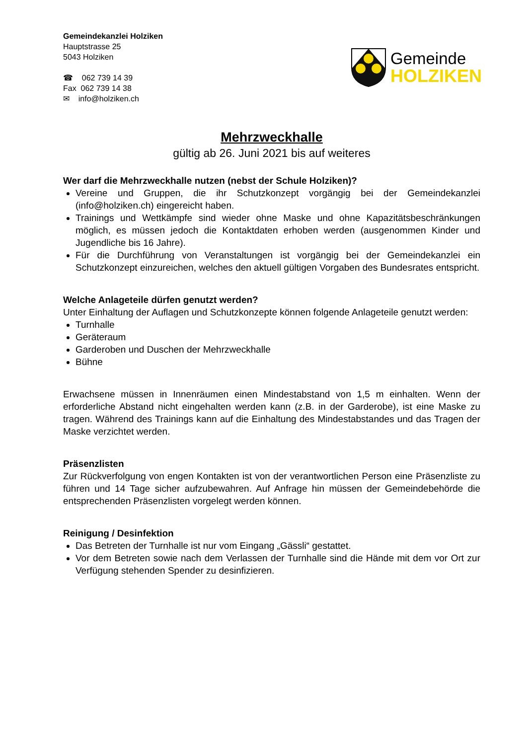Gemeindekanzlei Holziken
Hauptstrasse 25
5043 Holziken
☎ 062 739 14 39
Fax 062 739 14 38
✉ info@holziken.ch
Gemeinde
HOLZIKEN
Mehrzweckhalle
gültig ab 26. Juni 2021 bis auf weiteres
Wer darf die Mehrzweckhalle nutzen (nebst der Schule Holziken)?
Vereine und Gruppen, die ihr Schutzkonzept vorgängig bei der Gemeindekanzlei (info@holziken.ch) eingereicht haben.
Trainings und Wettkämpfe sind wieder ohne Maske und ohne Kapazitätsbeschränkungen möglich, es müssen jedoch die Kontaktdaten erhoben werden (ausgenommen Kinder und Jugendliche bis 16 Jahre).
Für die Durchführung von Veranstaltungen ist vorgängig bei der Gemeindekanzlei ein Schutzkonzept einzureichen, welches den aktuell gültigen Vorgaben des Bundesrates entspricht.
Welche Anlageteile dürfen genutzt werden?
Unter Einhaltung der Auflagen und Schutzkonzepte können folgende Anlageteile genutzt werden:
Turnhalle
Geräteraum
Garderoben und Duschen der Mehrzweckhalle
Bühne
Erwachsene müssen in Innenräumen einen Mindestabstand von 1,5 m einhalten. Wenn der erforderliche Abstand nicht eingehalten werden kann (z.B. in der Garderobe), ist eine Maske zu tragen. Während des Trainings kann auf die Einhaltung des Mindestabstandes und das Tragen der Maske verzichtet werden.
Präsenzlisten
Zur Rückverfolgung von engen Kontakten ist von der verantwortlichen Person eine Präsenzliste zu führen und 14 Tage sicher aufzubewahren. Auf Anfrage hin müssen der Gemeindebehörde die entsprechenden Präsenzlisten vorgelegt werden können.
Reinigung / Desinfektion
Das Betreten der Turnhalle ist nur vom Eingang „Gässli“ gestattet.
Vor dem Betreten sowie nach dem Verlassen der Turnhalle sind die Hände mit dem vor Ort zur Verfügung stehenden Spender zu desinfizieren.